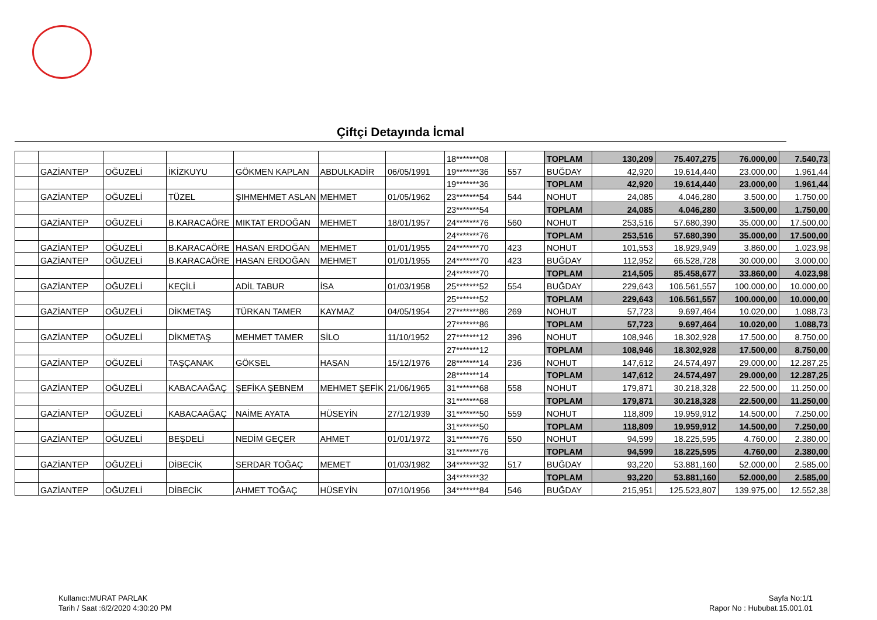Çiftçi Detayında İcmal
| | | | | | | | 18*******08 | | TOPLAM | 130,209 | 75.407,275 | 76.000,00 | 7.540,73 |
| | GAZİANTEP | OĞUZELİ | İKİZKUYU | GÖKMEN KAPLAN | ABDULKADİR | 06/05/1991 | 19*******36 | 557 | BUĞDAY | 42,920 | 19.614,440 | 23.000,00 | 1.961,44 |
| | | | | | | | 19*******36 | | TOPLAM | 42,920 | 19.614,440 | 23.000,00 | 1.961,44 |
| | GAZİANTEP | OĞUZELİ | TÜZEL | ŞIHMEHMET ASLAN | MEHMET | 01/05/1962 | 23*******54 | 544 | NOHUT | 24,085 | 4.046,280 | 3.500,00 | 1.750,00 |
| | | | | | | | 23*******54 | | TOPLAM | 24,085 | 4.046,280 | 3.500,00 | 1.750,00 |
| | GAZİANTEP | OĞUZELİ | B.KARACAÖRE | MIKTAT ERDOĞAN | MEHMET | 18/01/1957 | 24*******76 | 560 | NOHUT | 253,516 | 57.680,390 | 35.000,00 | 17.500,00 |
| | | | | | | | 24*******76 | | TOPLAM | 253,516 | 57.680,390 | 35.000,00 | 17.500,00 |
| | GAZİANTEP | OĞUZELİ | B.KARACAÖRE | HASAN ERDOĞAN | MEHMET | 01/01/1955 | 24*******70 | 423 | NOHUT | 101,553 | 18.929,949 | 3.860,00 | 1.023,98 |
| | GAZİANTEP | OĞUZELİ | B.KARACAÖRE | HASAN ERDOĞAN | MEHMET | 01/01/1955 | 24*******70 | 423 | BUĞDAY | 112,952 | 66.528,728 | 30.000,00 | 3.000,00 |
| | | | | | | | 24*******70 | | TOPLAM | 214,505 | 85.458,677 | 33.860,00 | 4.023,98 |
| | GAZİANTEP | OĞUZELİ | KEÇİLİ | ADİL TABUR | İSA | 01/03/1958 | 25*******52 | 554 | BUĞDAY | 229,643 | 106.561,557 | 100.000,00 | 10.000,00 |
| | | | | | | | 25*******52 | | TOPLAM | 229,643 | 106.561,557 | 100.000,00 | 10.000,00 |
| | GAZİANTEP | OĞUZELİ | DİKMETAŞ | TÜRKAN TAMER | KAYMAZ | 04/05/1954 | 27*******86 | 269 | NOHUT | 57,723 | 9.697,464 | 10.020,00 | 1.088,73 |
| | | | | | | | 27*******86 | | TOPLAM | 57,723 | 9.697,464 | 10.020,00 | 1.088,73 |
| | GAZİANTEP | OĞUZELİ | DİKMETAŞ | MEHMET TAMER | SİLO | 11/10/1952 | 27*******12 | 396 | NOHUT | 108,946 | 18.302,928 | 17.500,00 | 8.750,00 |
| | | | | | | | 27*******12 | | TOPLAM | 108,946 | 18.302,928 | 17.500,00 | 8.750,00 |
| | GAZİANTEP | OĞUZELİ | TAŞÇANAK | GÖKSEL | HASAN | 15/12/1976 | 28*******14 | 236 | NOHUT | 147,612 | 24.574,497 | 29.000,00 | 12.287,25 |
| | | | | | | | 28*******14 | | TOPLAM | 147,612 | 24.574,497 | 29.000,00 | 12.287,25 |
| | GAZİANTEP | OĞUZELİ | KABACAAĞAÇ | ŞEFİKA ŞEBNEM | MEHMET ŞEFİK | 21/06/1965 | 31*******68 | 558 | NOHUT | 179,871 | 30.218,328 | 22.500,00 | 11.250,00 |
| | | | | | | | 31*******68 | | TOPLAM | 179,871 | 30.218,328 | 22.500,00 | 11.250,00 |
| | GAZİANTEP | OĞUZELİ | KABACAAĞAÇ | NAİME AYATA | HÜSEYİN | 27/12/1939 | 31*******50 | 559 | NOHUT | 118,809 | 19.959,912 | 14.500,00 | 7.250,00 |
| | | | | | | | 31*******50 | | TOPLAM | 118,809 | 19.959,912 | 14.500,00 | 7.250,00 |
| | GAZİANTEP | OĞUZELİ | BEŞDELİ | NEDİM GEÇER | AHMET | 01/01/1972 | 31*******76 | 550 | NOHUT | 94,599 | 18.225,595 | 4.760,00 | 2.380,00 |
| | | | | | | | 31*******76 | | TOPLAM | 94,599 | 18.225,595 | 4.760,00 | 2.380,00 |
| | GAZİANTEP | OĞUZELİ | DİBECİK | SERDAR TOĞAÇ | MEMET | 01/03/1982 | 34*******32 | 517 | BUĞDAY | 93,220 | 53.881,160 | 52.000,00 | 2.585,00 |
| | | | | | | | 34*******32 | | TOPLAM | 93,220 | 53.881,160 | 52.000,00 | 2.585,00 |
| | GAZİANTEP | OĞUZELİ | DİBECİK | AHMET TOĞAÇ | HÜSEYİN | 07/10/1956 | 34*******84 | 546 | BUĞDAY | 215,951 | 125.523,807 | 139.975,00 | 12.552,38 |
Kullanıcı:MURAT PARLAK
Tarih / Saat :6/2/2020 4:30:20 PM
Sayfa No:1/1
Rapor No : Hububat.15.001.01